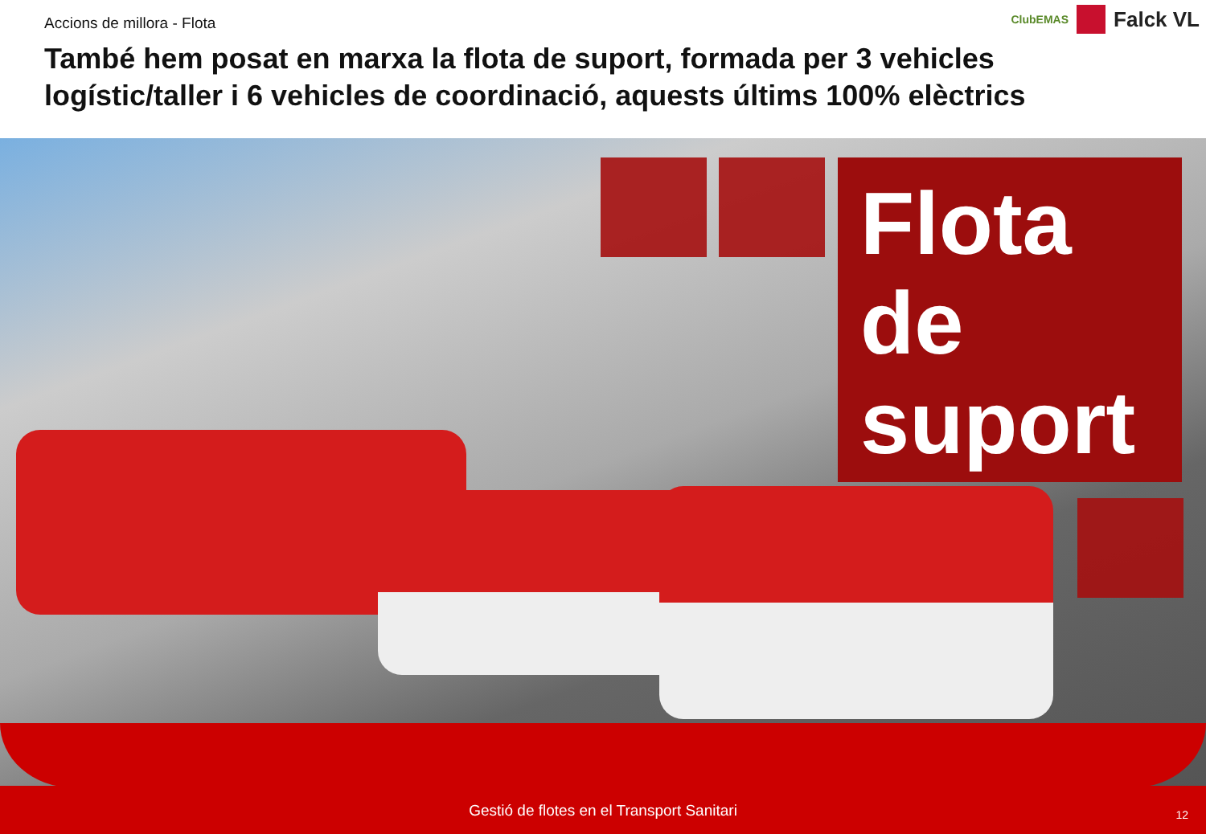Accions de millora - Flota
ClubEMAS
Falck VL
També hem posat en marxa la flota de suport, formada per 3 vehicles logístic/taller i 6 vehicles de coordinació, aquests últims 100% elèctrics
Flota
de
suport
Gestió de flotes en el Transport Sanitari
12